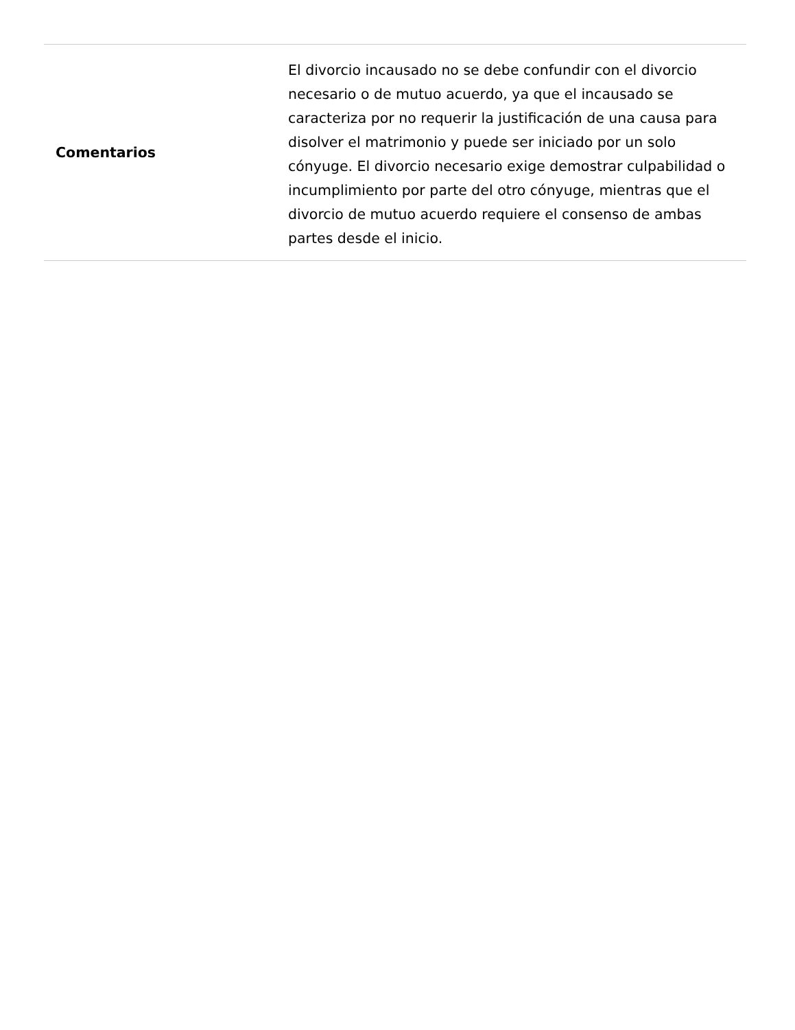| Comentarios | El divorcio incausado no se debe confundir con el divorcio necesario o de mutuo acuerdo, ya que el incausado se caracteriza por no requerir la justificación de una causa para disolver el matrimonio y puede ser iniciado por un solo cónyuge. El divorcio necesario exige demostrar culpabilidad o incumplimiento por parte del otro cónyuge, mientras que el divorcio de mutuo acuerdo requiere el consenso de ambas partes desde el inicio. |